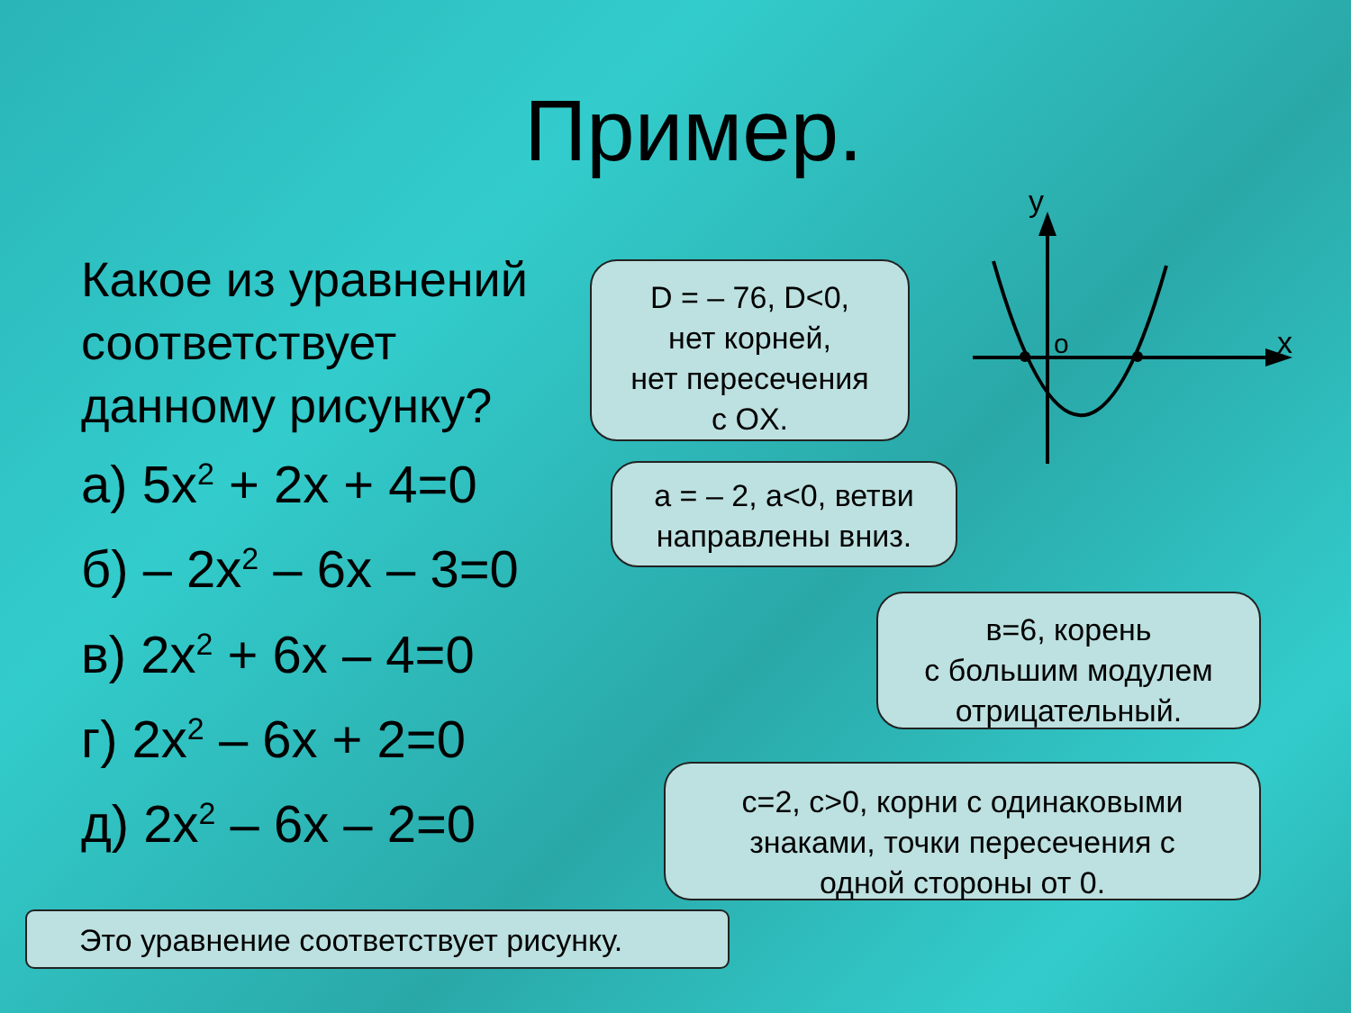Пример.
Какое из уравнений соответствует данному рисунку?
а) 5x<sup>2</sup> + 2x + 4=0
б) – 2x<sup>2</sup> – 6x – 3=0
в) 2x<sup>2</sup> + 6x – 4=0
г) 2x<sup>2</sup> – 6x + 2=0
д) 2x<sup>2</sup> – 6x – 2=0
D = – 76, D<0,
нет корней,
нет пересечения
с OX.
а = – 2, а<0, ветви
направлены вниз.
в=6, корень
с большим модулем
отрицательный.
с=2, с>0, корни с одинаковыми
знаками, точки пересечения с
одной стороны от 0.
Это уравнение соответствует рисунку.
y
x
o